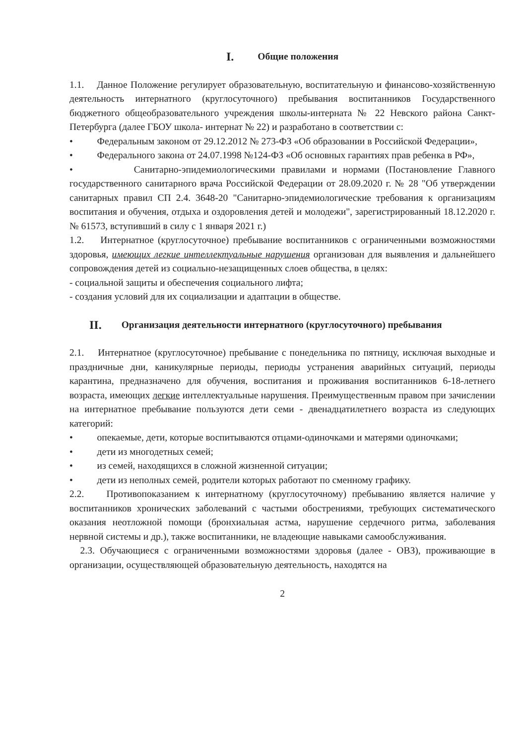I. Общие положения
1.1. Данное Положение регулирует образовательную, воспитательную и финансово-хозяйственную деятельность интернатного (круглосуточного) пребывания воспитанников Государственного бюджетного общеобразовательного учреждения школы-интерната № 22 Невского района Санкт-Петербурга (далее ГБОУ школа- интернат № 22) и разработано в соответствии с:
• Федеральным законом от 29.12.2012 № 273-ФЗ «Об образовании в Российской Федерации»,
• Федерального закона от 24.07.1998 №124-ФЗ «Об основных гарантиях прав ребенка в РФ»,
• Санитарно-эпидемиологическими правилами и нормами (Постановление Главного государственного санитарного врача Российской Федерации от 28.09.2020 г. № 28 "Об утверждении санитарных правил СП 2.4. 3648-20 "Санитарно-эпидемиологические требования к организациям воспитания и обучения, отдыха и оздоровления детей и молодежи", зарегистрированный 18.12.2020 г. № 61573, вступивший в силу с 1 января 2021 г.)
1.2. Интернатное (круглосуточное) пребывание воспитанников с ограниченными возможностями здоровья, имеющих легкие интеллектуальные нарушения организован для выявления и дальнейшего сопровождения детей из социально-незащищенных слоев общества, в целях:
- социальной защиты и обеспечения социального лифта;
- создания условий для их социализации и адаптации в обществе.
II. Организация деятельности интернатного (круглосуточного) пребывания
2.1. Интернатное (круглосуточное) пребывание с понедельника по пятницу, исключая выходные и праздничные дни, каникулярные периоды, периоды устранения аварийных ситуаций, периоды карантина, предназначено для обучения, воспитания и проживания воспитанников 6-18-летнего возраста, имеющих легкие интеллектуальные нарушения. Преимущественным правом при зачислении на интернатное пребывание пользуются дети семи - двенадцатилетнего возраста из следующих категорий:
• опекаемые, дети, которые воспитываются отцами-одиночками и матерями одиночками;
• дети из многодетных семей;
• из семей, находящихся в сложной жизненной ситуации;
• дети из неполных семей, родители которых работают по сменному графику.
2.2. Противопоказанием к интернатному (круглосуточному) пребыванию является наличие у воспитанников хронических заболеваний с частыми обострениями, требующих систематического оказания неотложной помощи (бронхиальная астма, нарушение сердечного ритма, заболевания нервной системы и др.), также воспитанники, не владеющие навыками самообслуживания.
2.3. Обучающиеся с ограниченными возможностями здоровья (далее - ОВЗ), проживающие в организации, осуществляющей образовательную деятельность, находятся на
2